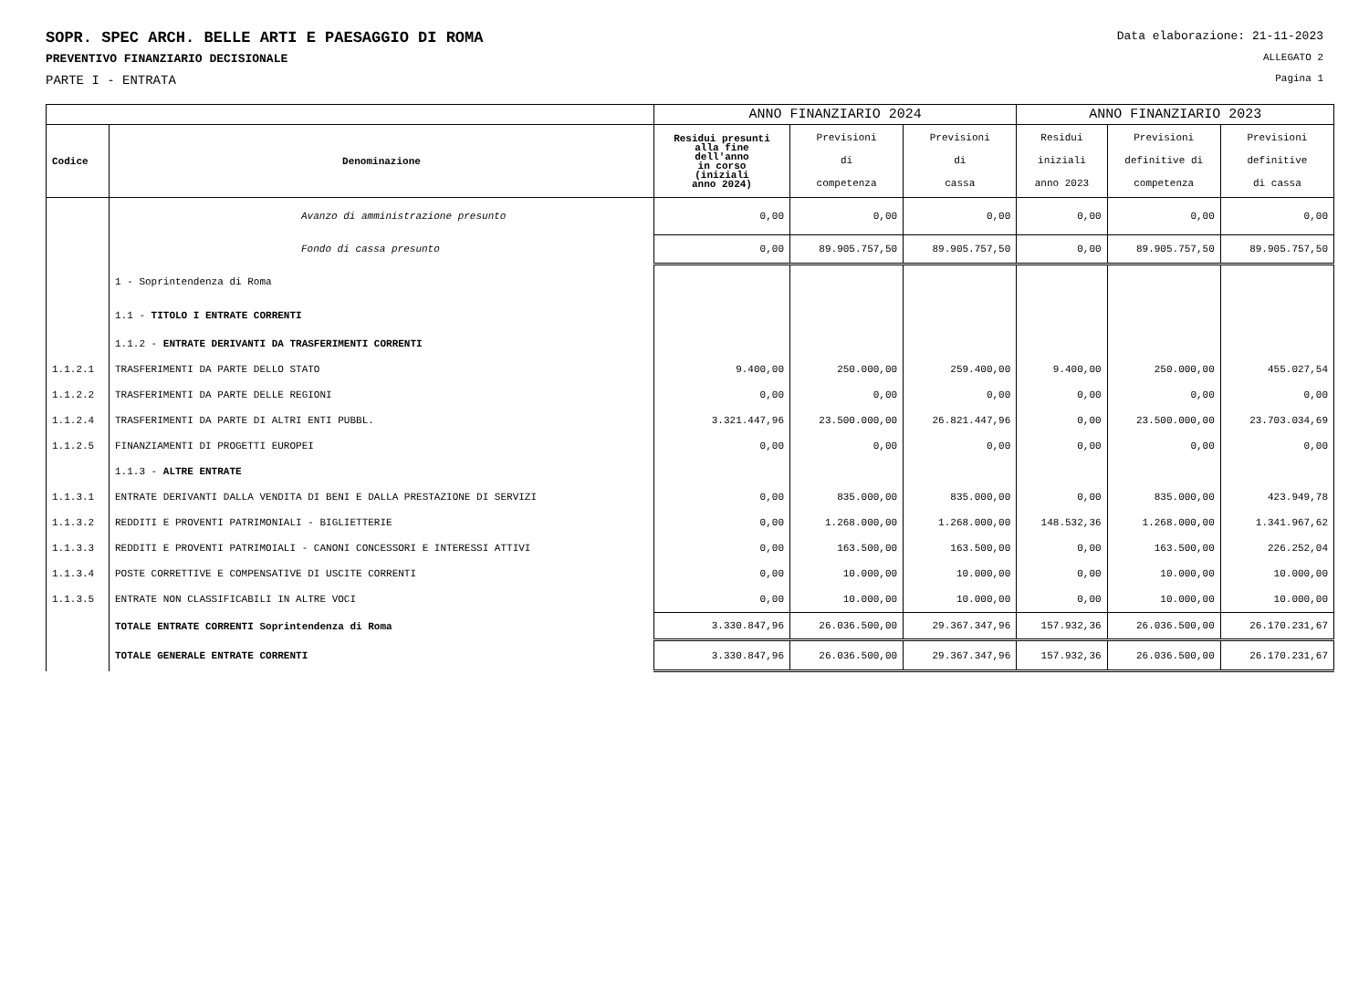SOPR. SPEC ARCH. BELLE ARTI E PAESAGGIO DI ROMA
Data elaborazione: 21-11-2023
PREVENTIVO FINANZIARIO DECISIONALE
ALLEGATO 2
PARTE I - ENTRATA
Pagina 1
| | | ANNO FINANZIARIO 2024 | | | ANNO FINANZIARIO 2023 | | |
| --- | --- | --- | --- | --- | --- | --- | --- |
| Codice | Denominazione | Residui presunti alla fine dell'anno in corso (iniziali anno 2024) | Previsioni di competenza | Previsioni di cassa | Residui iniziali anno 2023 | Previsioni definitive di competenza | Previsioni definitive di cassa |
| | Avanzo di amministrazione presunto | 0,00 | 0,00 | 0,00 | 0,00 | 0,00 | 0,00 |
| | Fondo di cassa presunto | 0,00 | 89.905.757,50 | 89.905.757,50 | 0,00 | 89.905.757,50 | 89.905.757,50 |
| | 1 - Soprintendenza di Roma | | | | | | |
| | 1.1 - TITOLO I ENTRATE CORRENTI | | | | | | |
| | 1.1.2 - ENTRATE DERIVANTI DA TRASFERIMENTI CORRENTI | | | | | | |
| 1.1.2.1 | TRASFERIMENTI DA PARTE DELLO STATO | 9.400,00 | 250.000,00 | 259.400,00 | 9.400,00 | 250.000,00 | 455.027,54 |
| 1.1.2.2 | TRASFERIMENTI DA PARTE DELLE REGIONI | 0,00 | 0,00 | 0,00 | 0,00 | 0,00 | 0,00 |
| 1.1.2.4 | TRASFERIMENTI DA PARTE DI ALTRI ENTI PUBBL. | 3.321.447,96 | 23.500.000,00 | 26.821.447,96 | 0,00 | 23.500.000,00 | 23.703.034,69 |
| 1.1.2.5 | FINANZIAMENTI DI PROGETTI EUROPEI | 0,00 | 0,00 | 0,00 | 0,00 | 0,00 | 0,00 |
| | 1.1.3 - ALTRE ENTRATE | | | | | | |
| 1.1.3.1 | ENTRATE DERIVANTI DALLA VENDITA DI BENI E DALLA PRESTAZIONE DI SERVIZI | 0,00 | 835.000,00 | 835.000,00 | 0,00 | 835.000,00 | 423.949,78 |
| 1.1.3.2 | REDDITI E PROVENTI PATRIMONIALI - BIGLIETTERIE | 0,00 | 1.268.000,00 | 1.268.000,00 | 148.532,36 | 1.268.000,00 | 1.341.967,62 |
| 1.1.3.3 | REDDITI E PROVENTI PATRIMOIALI - CANONI CONCESSORI E INTERESSI ATTIVI | 0,00 | 163.500,00 | 163.500,00 | 0,00 | 163.500,00 | 226.252,04 |
| 1.1.3.4 | POSTE CORRETTIVE E COMPENSATIVE DI USCITE CORRENTI | 0,00 | 10.000,00 | 10.000,00 | 0,00 | 10.000,00 | 10.000,00 |
| 1.1.3.5 | ENTRATE NON CLASSIFICABILI IN ALTRE VOCI | 0,00 | 10.000,00 | 10.000,00 | 0,00 | 10.000,00 | 10.000,00 |
| | TOTALE ENTRATE CORRENTI Soprintendenza di Roma | 3.330.847,96 | 26.036.500,00 | 29.367.347,96 | 157.932,36 | 26.036.500,00 | 26.170.231,67 |
| | TOTALE GENERALE ENTRATE CORRENTI | 3.330.847,96 | 26.036.500,00 | 29.367.347,96 | 157.932,36 | 26.036.500,00 | 26.170.231,67 |